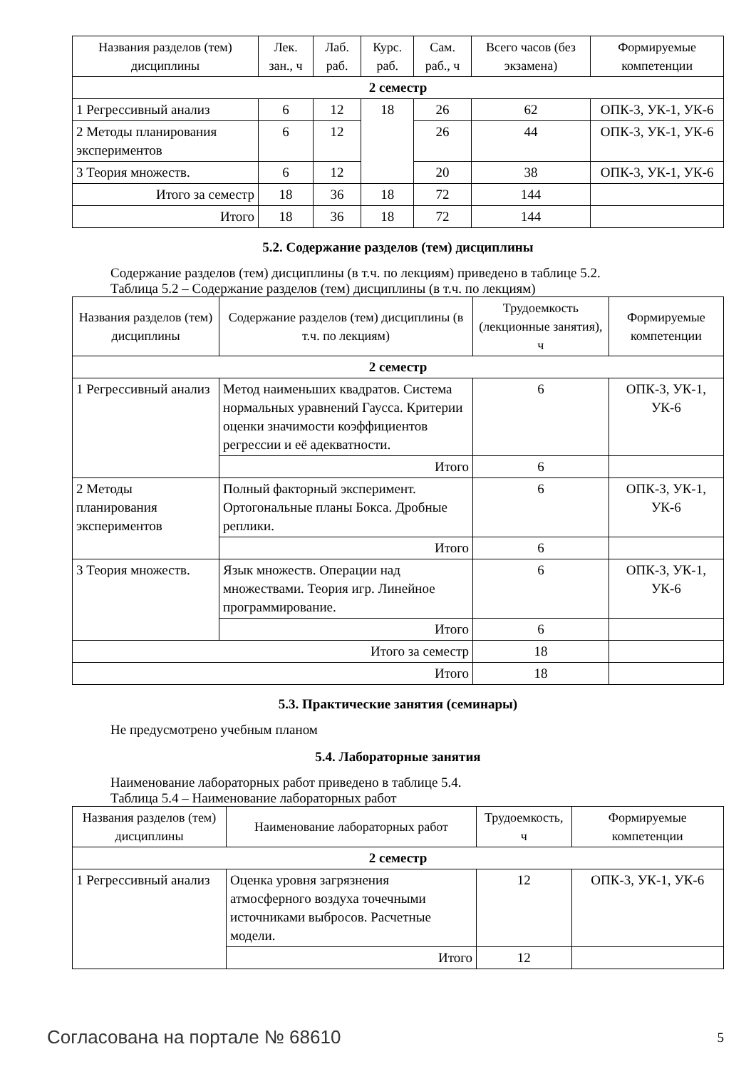| Названия разделов (тем) дисциплины | Лек. зан., ч | Лаб. раб. | Курс. раб. | Сам. раб., ч | Всего часов (без экзамена) | Формируемые компетенции |
| --- | --- | --- | --- | --- | --- | --- |
| 2 семестр | | | | | | |
| 1 Регрессивный анализ | 6 | 12 | 18 | 26 | 62 | ОПК-3, УК-1, УК-6 |
| 2 Методы планирования экспериментов | 6 | 12 | | 26 | 44 | ОПК-3, УК-1, УК-6 |
| 3 Теория множеств. | 6 | 12 | | 20 | 38 | ОПК-3, УК-1, УК-6 |
| Итого за семестр | 18 | 36 | 18 | 72 | 144 | |
| Итого | 18 | 36 | 18 | 72 | 144 | |
5.2. Содержание разделов (тем) дисциплины
Содержание разделов (тем) дисциплины (в т.ч. по лекциям) приведено в таблице 5.2.
Таблица 5.2 – Содержание разделов (тем) дисциплины (в т.ч. по лекциям)
| Названия разделов (тем) дисциплины | Содержание разделов (тем) дисциплины (в т.ч. по лекциям) | Трудоемкость (лекционные занятия), ч | Формируемые компетенции |
| --- | --- | --- | --- |
| 2 семестр | | | |
| 1 Регрессивный анализ | Метод наименьших квадратов. Система нормальных уравнений Гаусса. Критерии оценки значимости коэффициентов регрессии и её адекватности. | 6 | ОПК-3, УК-1, УК-6 |
| | Итого | 6 | |
| 2 Методы планирования экспериментов | Полный факторный эксперимент. Ортогональные планы Бокса. Дробные реплики. | 6 | ОПК-3, УК-1, УК-6 |
| | Итого | 6 | |
| 3 Теория множеств. | Язык множеств. Операции над множествами. Теория игр. Линейное программирование. | 6 | ОПК-3, УК-1, УК-6 |
| | Итого | 6 | |
| Итого за семестр | | 18 | |
| Итого | | 18 | |
5.3. Практические занятия (семинары)
Не предусмотрено учебным планом
5.4. Лабораторные занятия
Наименование лабораторных работ приведено в таблице 5.4.
Таблица 5.4 – Наименование лабораторных работ
| Названия разделов (тем) дисциплины | Наименование лабораторных работ | Трудоемкость, ч | Формируемые компетенции |
| --- | --- | --- | --- |
| 2 семестр | | | |
| 1 Регрессивный анализ | Оценка уровня загрязнения атмосферного воздуха точечными источниками выбросов. Расчетные модели. | 12 | ОПК-3, УК-1, УК-6 |
| | Итого | 12 | |
Согласована на портале № 68610 5